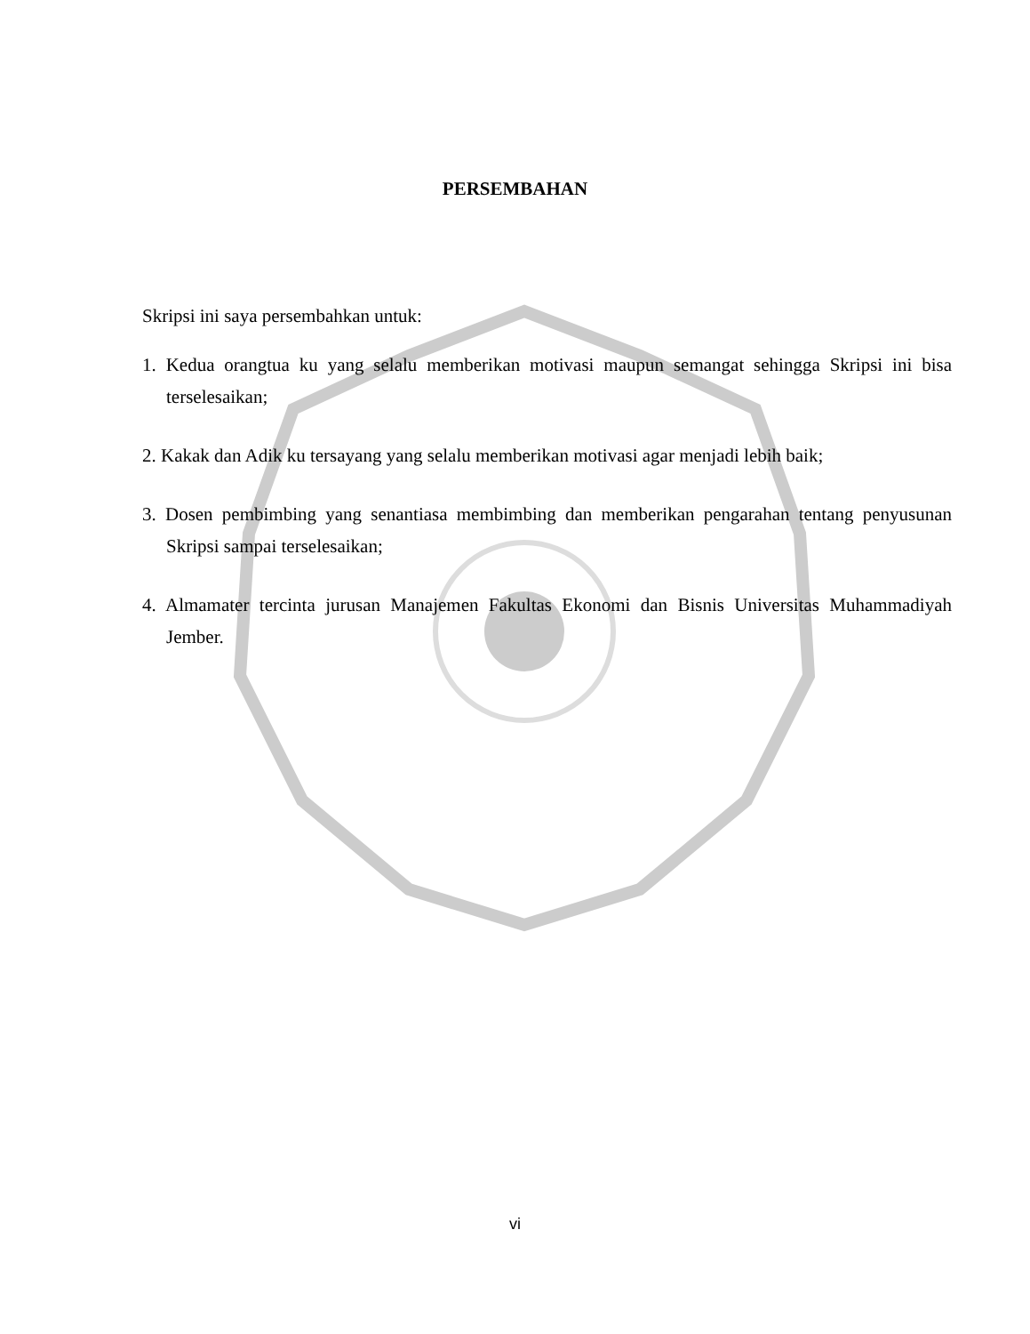PERSEMBAHAN
Skripsi ini saya persembahkan untuk:
1. Kedua orangtua ku yang selalu memberikan motivasi maupun semangat sehingga Skripsi ini bisa terselesaikan;
2. Kakak dan Adik ku tersayang yang selalu memberikan motivasi agar menjadi lebih baik;
3. Dosen pembimbing yang senantiasa membimbing dan memberikan pengarahan tentang penyusunan Skripsi sampai terselesaikan;
4. Almamater tercinta jurusan Manajemen Fakultas Ekonomi dan Bisnis Universitas Muhammadiyah Jember.
vi